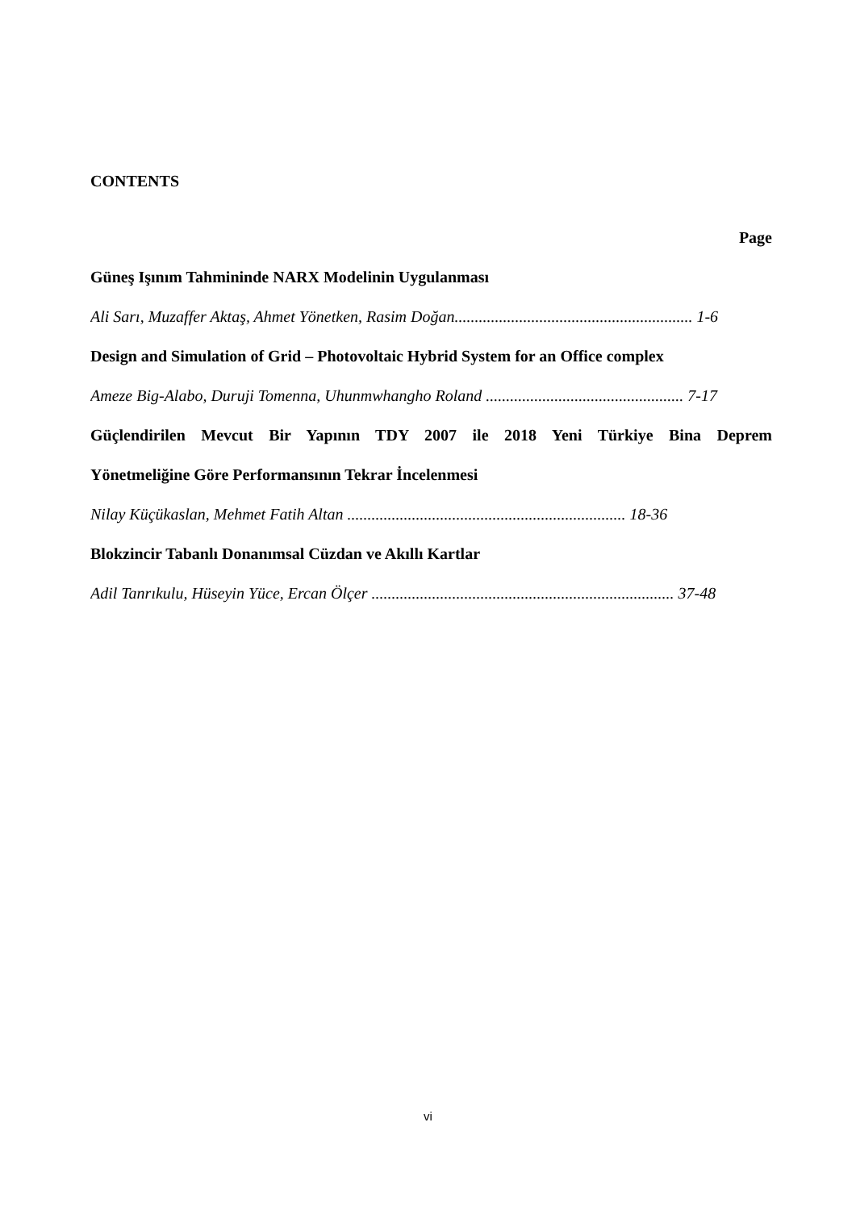CONTENTS
Page
Güneş Işınım Tahmininde NARX Modelinin Uygulanması
Ali Sarı, Muzaffer Aktaş, Ahmet Yönetken, Rasim Doğan........................................................... 1-6
Design and Simulation of Grid – Photovoltaic Hybrid System for an Office complex
Ameze Big-Alabo, Duruji Tomenna, Uhunmwhangho Roland ................................................. 7-17
Güçlendirilen Mevcut Bir Yapının TDY 2007 ile 2018 Yeni Türkiye Bina Deprem
Yönetmeliğine Göre Performansının Tekrar İncelenmesi
Nilay Küçükaslan, Mehmet Fatih Altan ..................................................................... 18-36
Blokzincir Tabanlı Donanımsal Cüzdan ve Akıllı Kartlar
Adil Tanrıkulu, Hüseyin Yüce, Ercan Ölçer ........................................................................... 37-48
vi